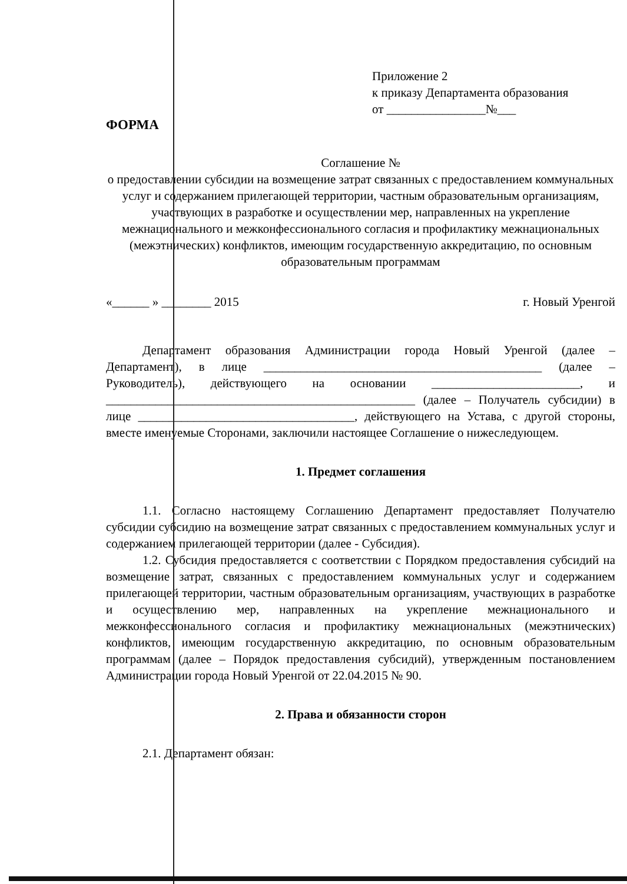Приложение 2
к приказу Департамента образования
от ________________№___
ФОРМА
Соглашение №
о предоставлении субсидии на возмещение затрат связанных с предоставлением коммунальных услуг и содержанием прилегающей территории, частным образовательным организациям, участвующих в разработке и осуществлении мер, направленных на укрепление межнационального и межконфессионального согласия и профилактику межнациональных (межэтнических) конфликтов, имеющим государственную аккредитацию, по основным образовательным программам
«______ » ________ 2015 г. Новый Уренгой
Департамент образования Администрации города Новый Уренгой (далее – Департамент), в лице _____________________________________________ (далее – Руководитель), действующего на основании ________________________, и __________________________________________________ (далее – Получатель субсидии) в лице ___________________________________, действующего на Устава, с другой стороны, вместе именуемые Сторонами, заключили настоящее Соглашение о нижеследующем.
1. Предмет соглашения
1.1. Согласно настоящему Соглашению Департамент предоставляет Получателю субсидии субсидию на возмещение затрат связанных с предоставлением коммунальных услуг и содержанием прилегающей территории (далее - Субсидия).
1.2. Субсидия предоставляется с соответствии с Порядком предоставления субсидий на возмещение затрат, связанных с предоставлением коммунальных услуг и содержанием прилегающей территории, частным образовательным организациям, участвующих в разработке и осуществлению мер, направленных на укрепление межнационального и межконфессионального согласия и профилактику межнациональных (межэтнических) конфликтов, имеющим государственную аккредитацию, по основным образовательным программам (далее – Порядок предоставления субсидий), утвержденным постановлением Администрации города Новый Уренгой от 22.04.2015 № 90.
2. Права и обязанности сторон
2.1. Департамент обязан: